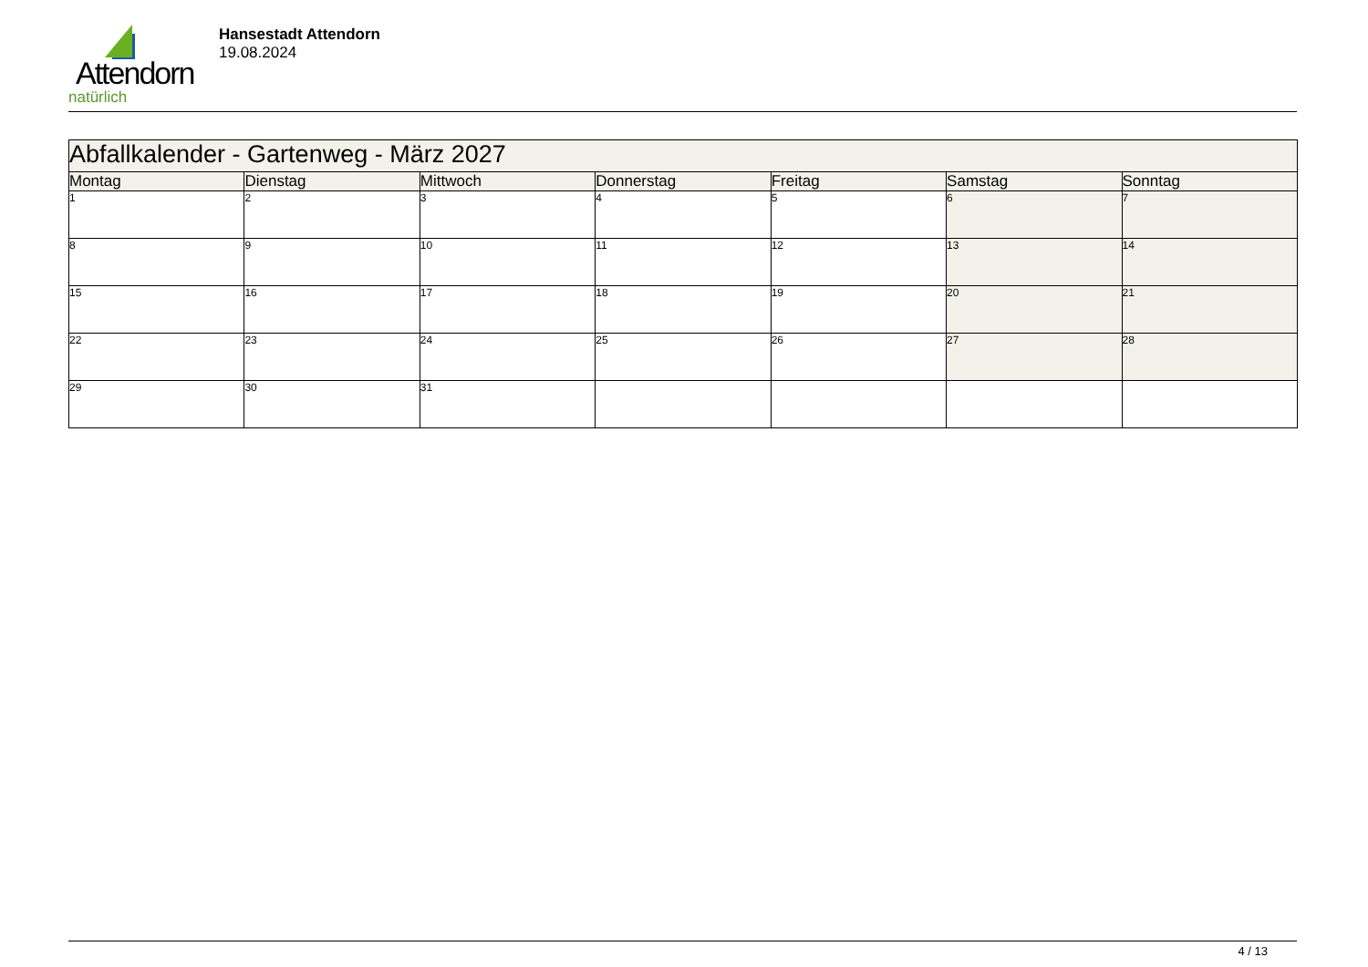Attendorn
natürlich
Hansestadt Attendorn
19.08.2024
| Abfallkalender - Gartenweg - März 2027 | | | | | | |
| Montag | Dienstag | Mittwoch | Donnerstag | Freitag | Samstag | Sonntag |
| 1 | 2 | 3 | 4 | 5 | 6 | 7 |
| 8 | 9 | 10 | 11 | 12 | 13 | 14 |
| 15 | 16 | 17 | 18 | 19 | 20 | 21 |
| 22 | 23 | 24 | 25 | 26 | 27 | 28 |
| 29 | 30 | 31 | | | | |
4 / 13